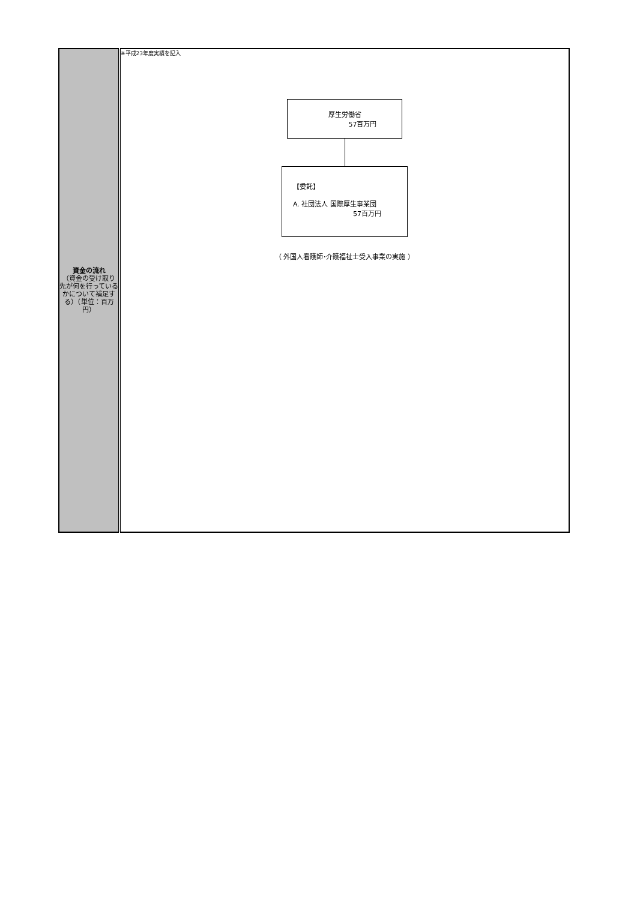| 資金の流れ （資金の受け取り先が何を行っているかについて補足する）（単位：百万円） | ※平成23年度実績を記入 厚生労働省 57百万円 【委託】 A. 社団法人 国際厚生事業団 57百万円 （ 外国人看護師･介護福祉士受入事業の実施 ） |